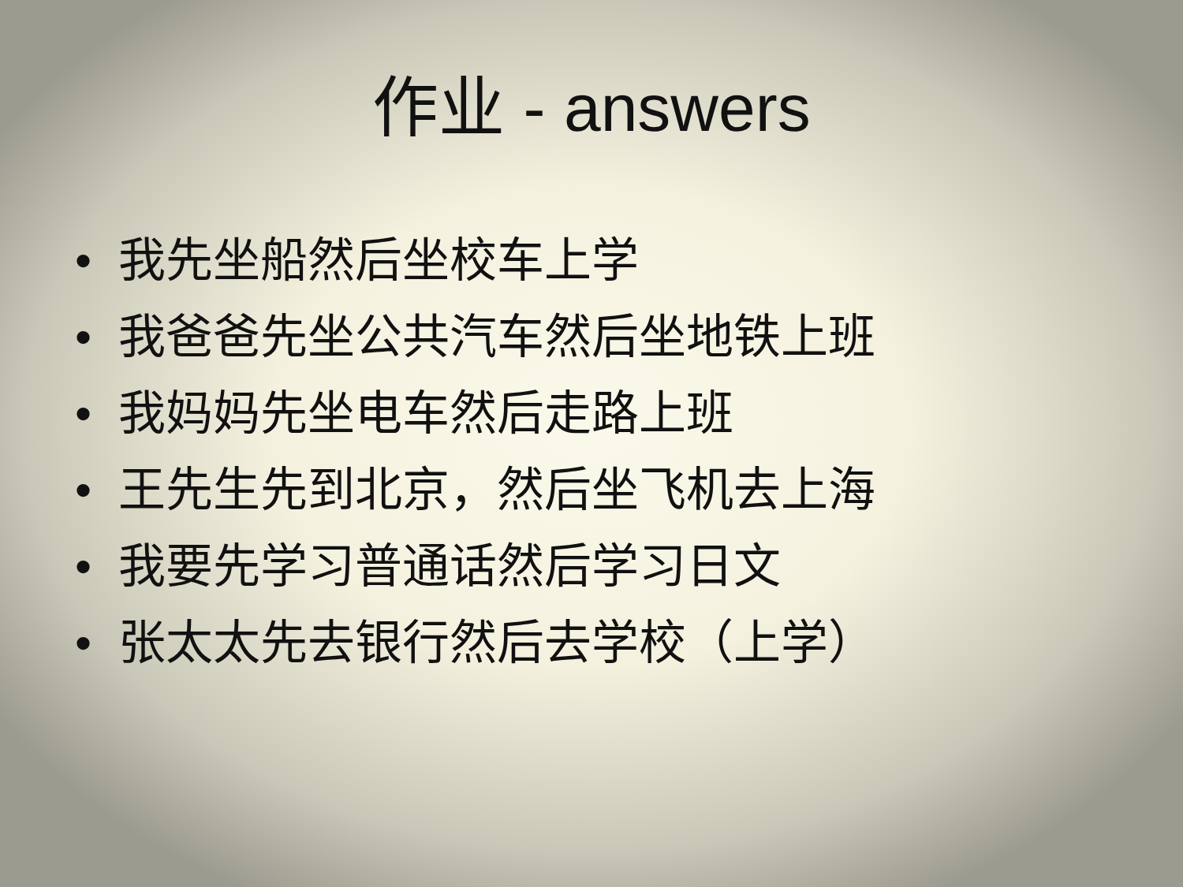作业 - answers
• 我先坐船然后坐校车上学
• 我爸爸先坐公共汽车然后坐地铁上班
• 我妈妈先坐电车然后走路上班
• 王先生先到北京，然后坐飞机去上海
• 我要先学习普通话然后学习日文
• 张太太先去银行然后去学校（上学）